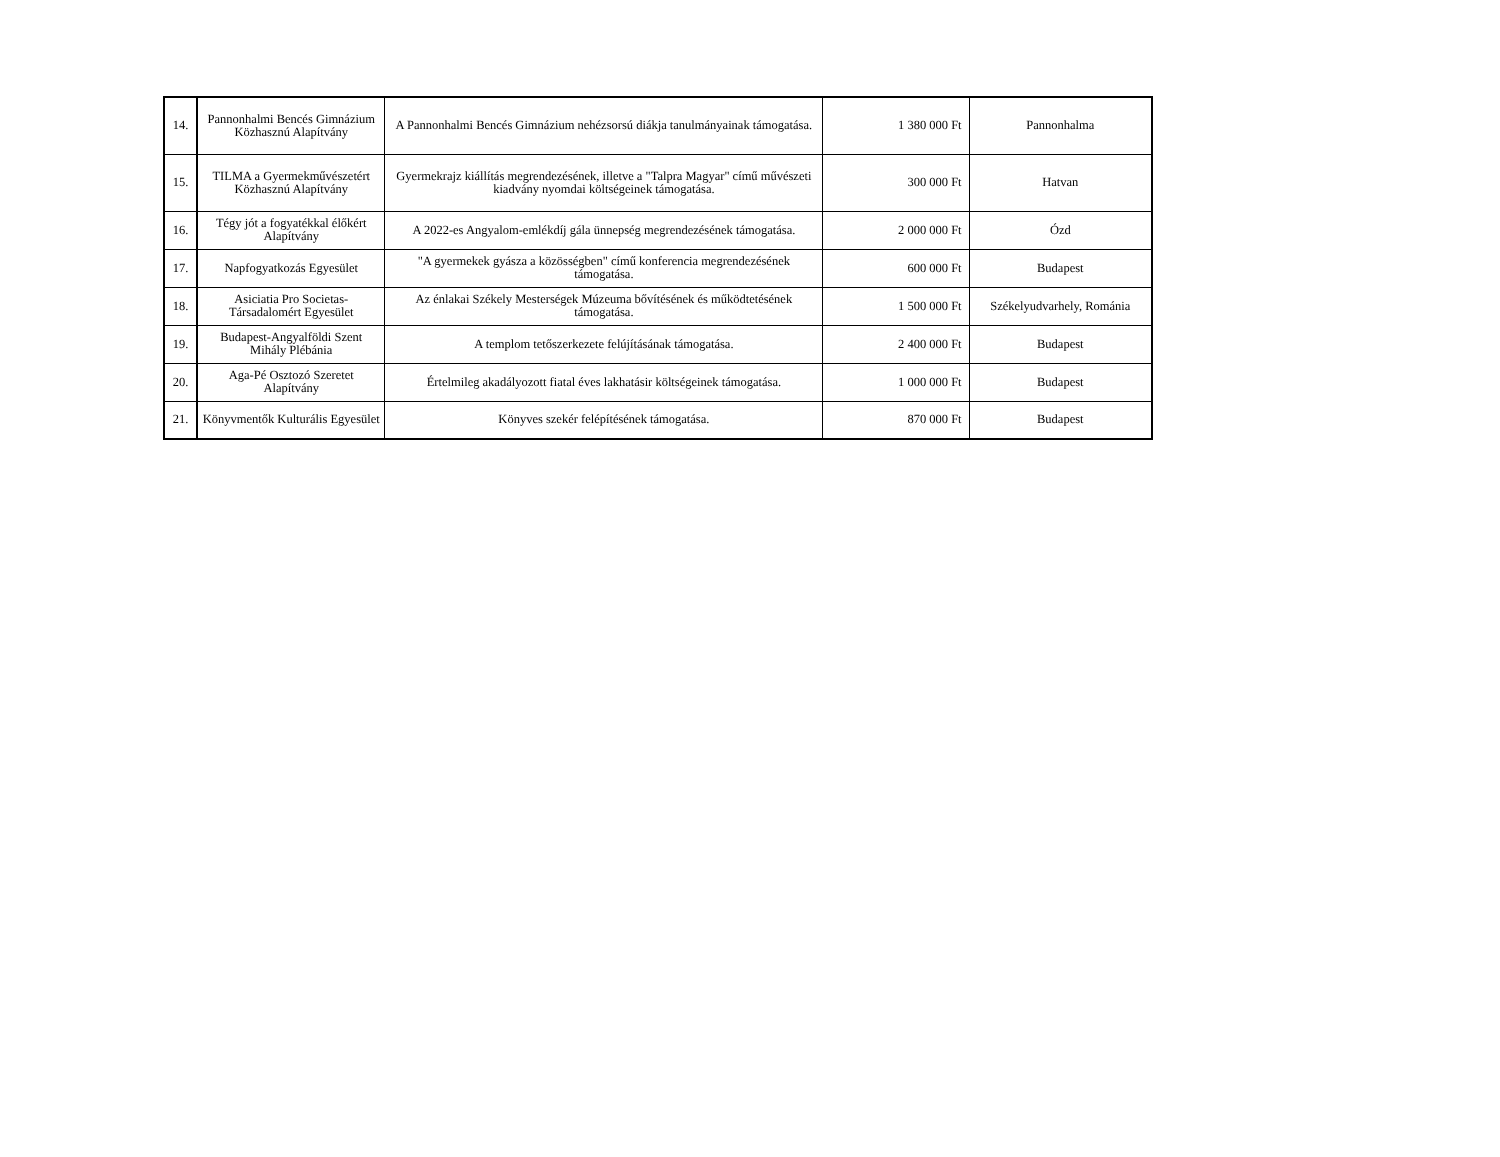| 14. | Pannonhalmi Bencés Gimnázium Közhasznú Alapítvány | A Pannonhalmi Bencés Gimnázium nehézsorsú diákja tanulmányainak támogatása. | 1 380 000 Ft | Pannonhalma |
| 15. | TILMA a Gyermekművészetért Közhasznú Alapítvány | Gyermekrajz kiállítás megrendezésének, illetve a "Talpra Magyar" című művészeti kiadvány nyomdai költségeinek támogatása. | 300 000 Ft | Hatvan |
| 16. | Tégy jót a fogyatékkal élőkért Alapítvány | A 2022-es Angyalom-emlékdíj gála ünnepség megrendezésének támogatása. | 2 000 000 Ft | Ózd |
| 17. | Napfogyatkozás Egyesület | "A gyermekek gyásza a közösségben" című konferencia megrendezésének támogatása. | 600 000 Ft | Budapest |
| 18. | Asiciatia Pro Societas-Társadalomért Egyesület | Az énlakai Székely Mesterségek Múzeuma bővítésének és működtetésének támogatása. | 1 500 000 Ft | Székelyudvarhely, Románia |
| 19. | Budapest-Angyalföldi Szent Mihály Plébánia | A templom tetőszerkezete felújításának támogatása. | 2 400 000 Ft | Budapest |
| 20. | Aga-Pé Osztozó Szeretet Alapítvány | Értelmileg akadályozott fiatal éves lakhatásir költségeinek támogatása. | 1 000 000 Ft | Budapest |
| 21. | Könyvmentők Kulturális Egyesület | Könyves szekér felépítésének támogatása. | 870 000 Ft | Budapest |